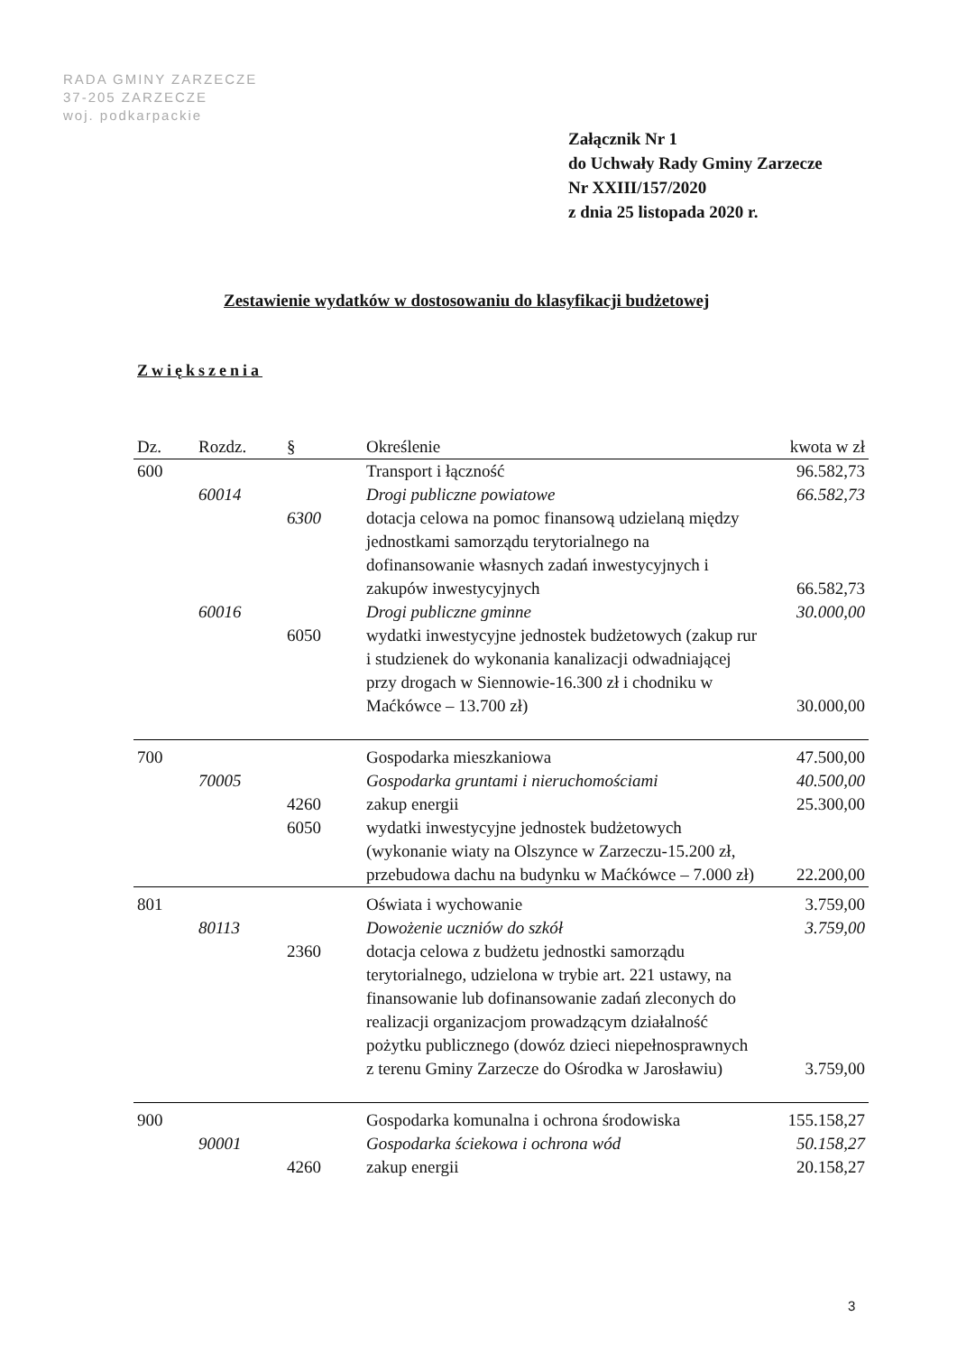RADA GMINY ZARZECZE
37-205 ZARZECZE
woj. podkarpackie
Załącznik Nr 1
do Uchwały Rady Gminy Zarzecze
Nr XXIII/157/2020
z dnia 25 listopada 2020 r.
Zestawienie wydatków w dostosowaniu do klasyfikacji budżetowej
Zwiększenia
| Dz. | Rozdz. | § | Określenie | kwota w zł |
| --- | --- | --- | --- | --- |
| 600 | | | Transport i łączność | 96.582,73 |
| | 60014 | | Drogi publiczne powiatowe | 66.582,73 |
| | | 6300 | dotacja celowa na pomoc finansową udzielaną między jednostkami samorządu terytorialnego na dofinansowanie własnych zadań inwestycyjnych i zakupów inwestycyjnych | 66.582,73 |
| | 60016 | | Drogi publiczne gminne | 30.000,00 |
| | | 6050 | wydatki inwestycyjne jednostek budżetowych (zakup rur i studzienek do wykonania kanalizacji odwadniającej przy drogach w Siennowie-16.300 zł i chodniku w Maćkówce – 13.700 zł) | 30.000,00 |
| 700 | | | Gospodarka mieszkaniowa | 47.500,00 |
| | 70005 | | Gospodarka gruntami i nieruchomościami | 40.500,00 |
| | | 4260 | zakup energii | 25.300,00 |
| | | 6050 | wydatki inwestycyjne jednostek budżetowych (wykonanie wiaty na Olszynce w Zarzeczu-15.200 zł, przebudowa dachu na budynku w Maćkówce – 7.000 zł) | 22.200,00 |
| 801 | | | Oświata i wychowanie | 3.759,00 |
| | 80113 | | Dowożenie uczniów do szkół | 3.759,00 |
| | | 2360 | dotacja celowa z budżetu jednostki samorządu terytorialnego, udzielona w trybie art. 221 ustawy, na finansowanie lub dofinansowanie zadań zleconych do realizacji organizacjom prowadzącym działalność pożytku publicznego (dowóz dzieci niepełnosprawnych z terenu Gminy Zarzecze do Ośrodka w Jarosławiu) | 3.759,00 |
| 900 | | | Gospodarka komunalna i ochrona środowiska | 155.158,27 |
| | 90001 | | Gospodarka ściekowa i ochrona wód | 50.158,27 |
| | | 4260 | zakup energii | 20.158,27 |
3